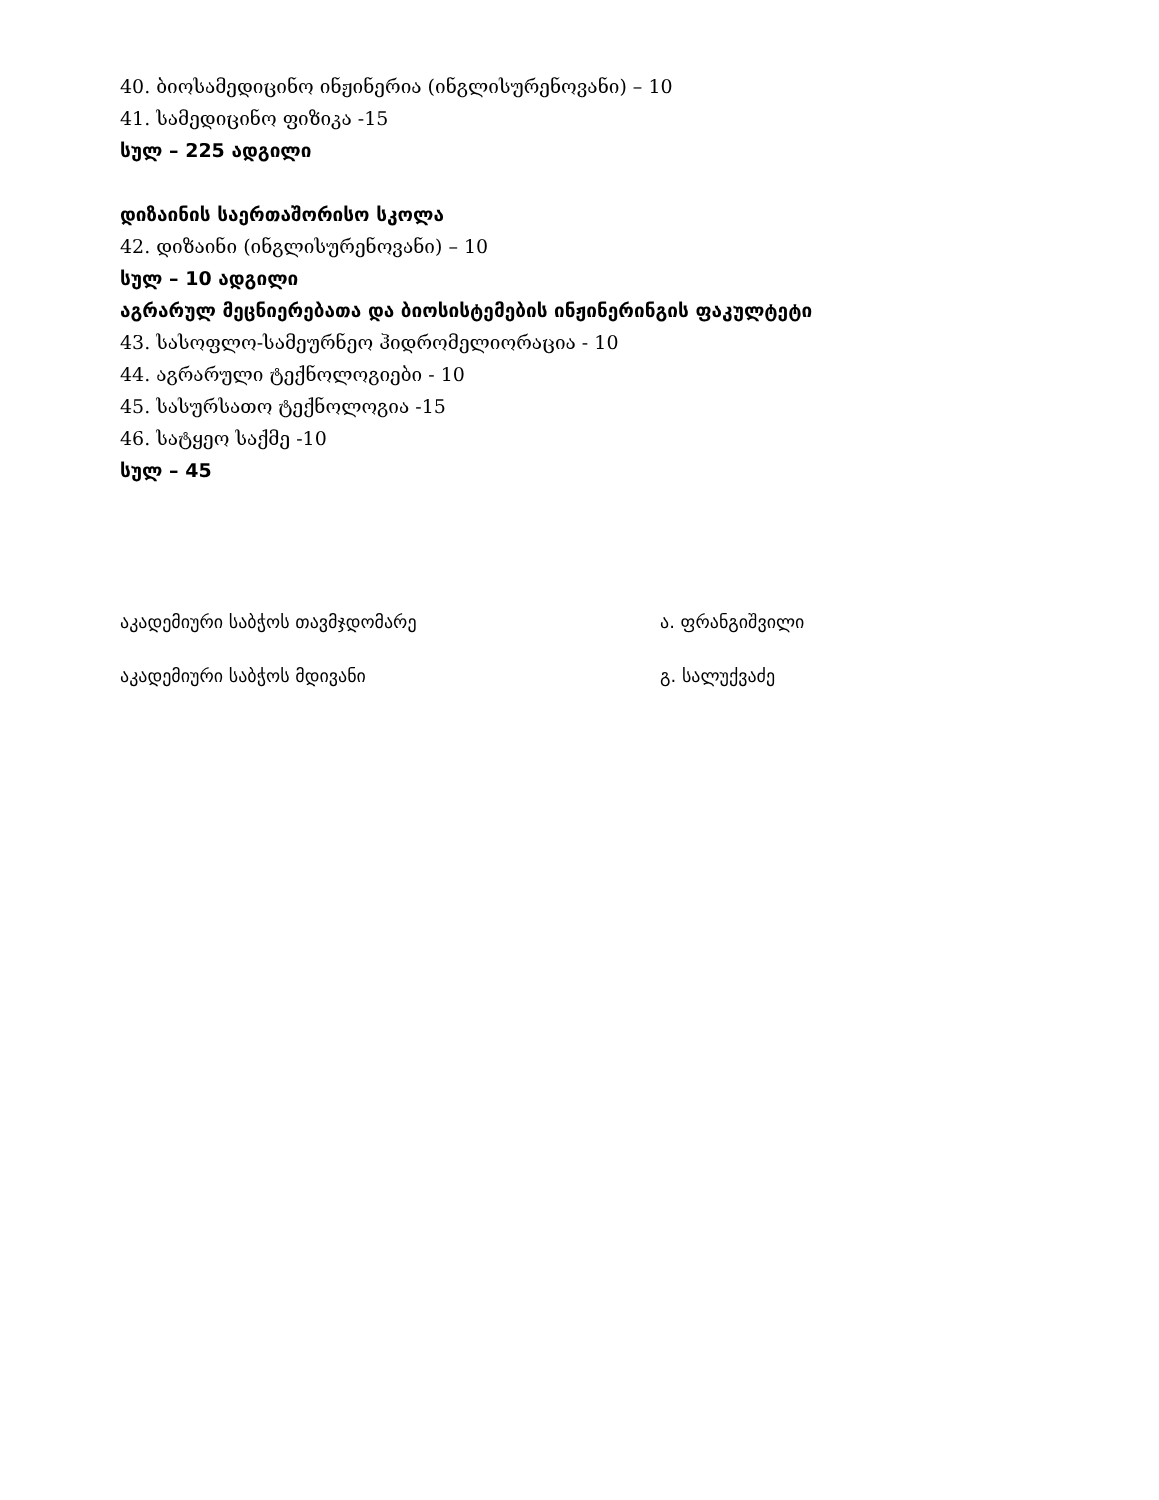40. ბიოსამედიცინო ინჟინერია (ინგლისურენოვანი) – 10
41. სამედიცინო ფიზიკა -15
სულ – 225 ადგილი
დიზაინის საერთაშორისო სკოლა
42. დიზაინი (ინგლისურენოვანი) – 10
სულ – 10 ადგილი
აგრარულ მეცნიერებათა და ბიოსისტემების ინჟინერინგის ფაკულტეტი
43. სასოფლო-სამეურნეო ჰიდრომელიორაცია - 10
44. აგრარული ტექნოლოგიები - 10
45. სასურსათო ტექნოლოგია -15
46. სატყეო საქმე -10
სულ – 45
აკადემიური საბჭოს თავმჯდომარე ა. ფრანგიშვილი
აკადემიური საბჭოს მდივანი გ. სალუქვაძე